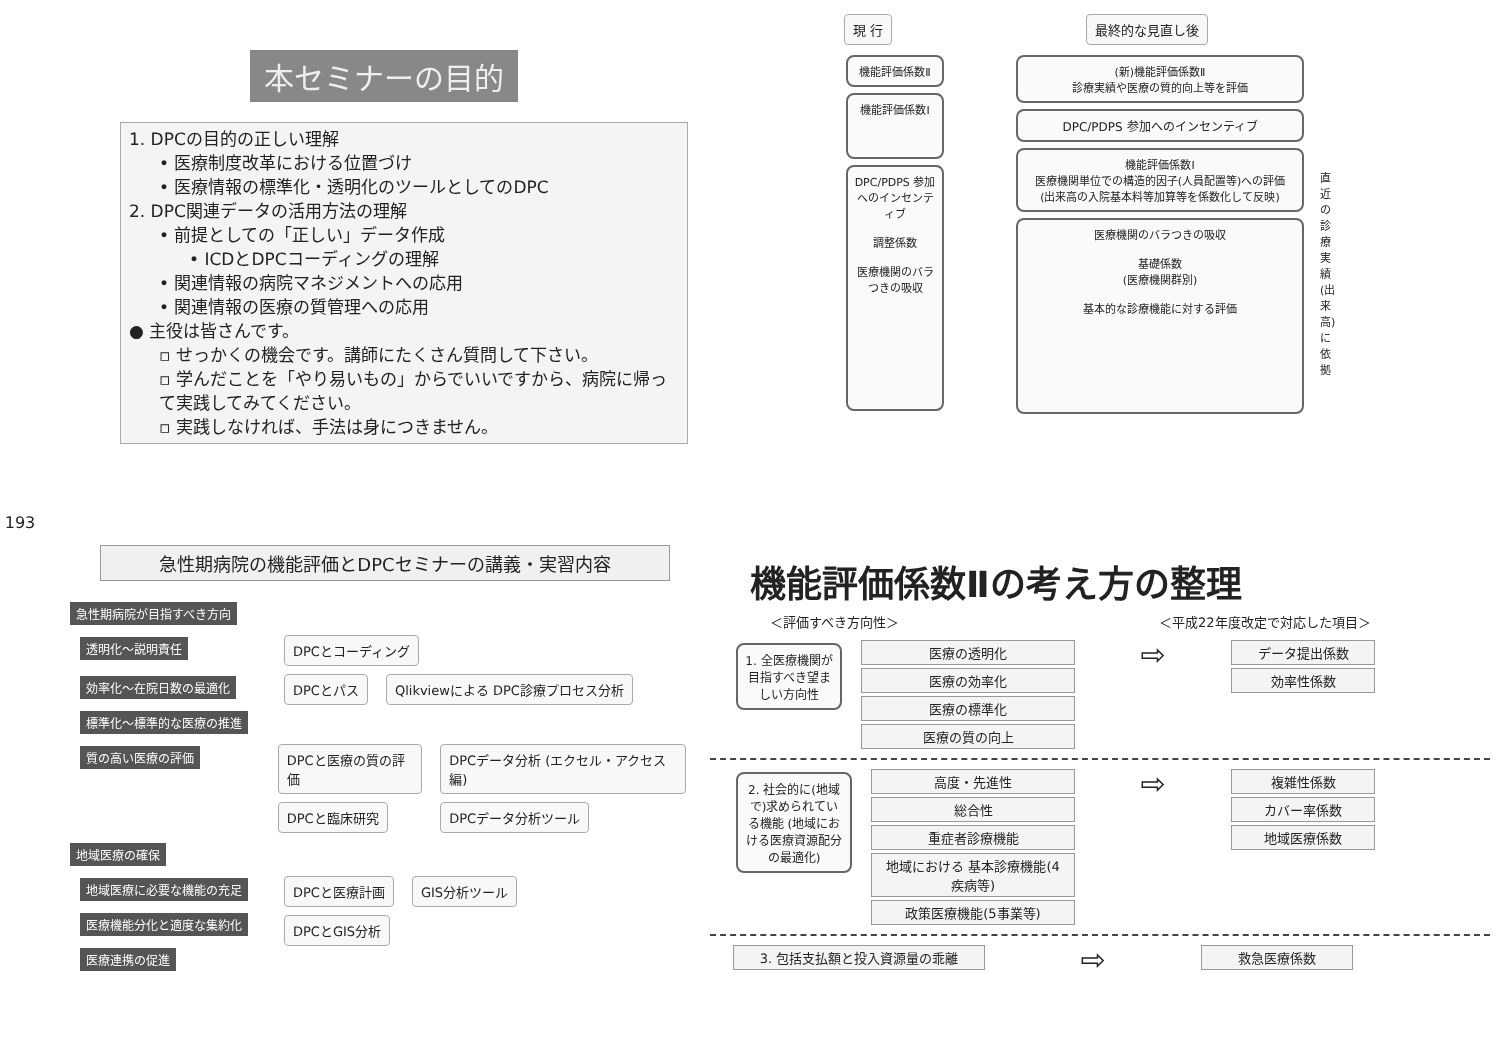193
本セミナーの目的
1. DPCの目的の正しい理解
• 医療制度改革における位置づけ
• 医療情報の標準化・透明化のツールとしてのDPC
2. DPC関連データの活用方法の理解
• 前提としての「正しい」データ作成
• ICDとDPCコーディングの理解
• 関連情報の病院マネジメントへの応用
• 関連情報の医療の質管理への応用
● 主役は皆さんです。
▫ せっかくの機会です。講師にたくさん質問して下さい。
▫ 学んだことを「やり易いもの」からでいいですから、病院に帰って実践してみてください。
▫ 実践しなければ、手法は身につきません。
現 行 最終的な見直し後
機能評価係数Ⅱ
機能評価係数Ⅰ
DPC/PDPS 参加へのインセンティブ
調整係数
医療機関のバラつきの吸収
(新)機能評価係数Ⅱ
診療実績や医療の質的向上等を評価
DPC/PDPS 参加へのインセンティブ
機能評価係数Ⅰ
医療機関単位での構造的因子(人員配置等)への評価
(出来高の入院基本料等加算等を係数化して反映)
医療機関のバラつきの吸収
基礎係数
(医療機関群別)
基本的な診療機能に対する評価
直近の診療実績(出来高)に依拠
急性期病院の機能評価とDPCセミナーの講義・実習内容
急性期病院が目指すべき方向
透明化～説明責任 DPCとコーディング
効率化～在院日数の最適化 標準化～標準的な医療の推進
DPCとパス Qlikviewによる DPC診療プロセス分析
質の高い医療の評価 DPCと医療の質の評価
DPCと臨床研究
DPCデータ分析 (エクセル・アクセス編)
DPCデータ分析ツール
地域医療の確保
地域医療に必要な機能の充足 医療機能分化と適度な集約化 医療連携の促進
DPCと医療計画
DPCとGIS分析
GIS分析ツール
機能評価係数Ⅱの考え方の整理
＜評価すべき方向性＞ ＜平成22年度改定で対応した項目＞
1. 全医療機関が目指すべき望ましい方向性
医療の透明化
医療の効率化
医療の標準化
医療の質の向上
⇨
データ提出係数
効率性係数
2. 社会的に(地域で)求められている機能 (地域における医療資源配分の最適化)
高度・先進性
総合性
重症者診療機能
地域における 基本診療機能(4疾病等)
政策医療機能(5事業等)
⇨
複雑性係数
カバー率係数
地域医療係数
3. 包括支払額と投入資源量の乖離
⇨
救急医療係数